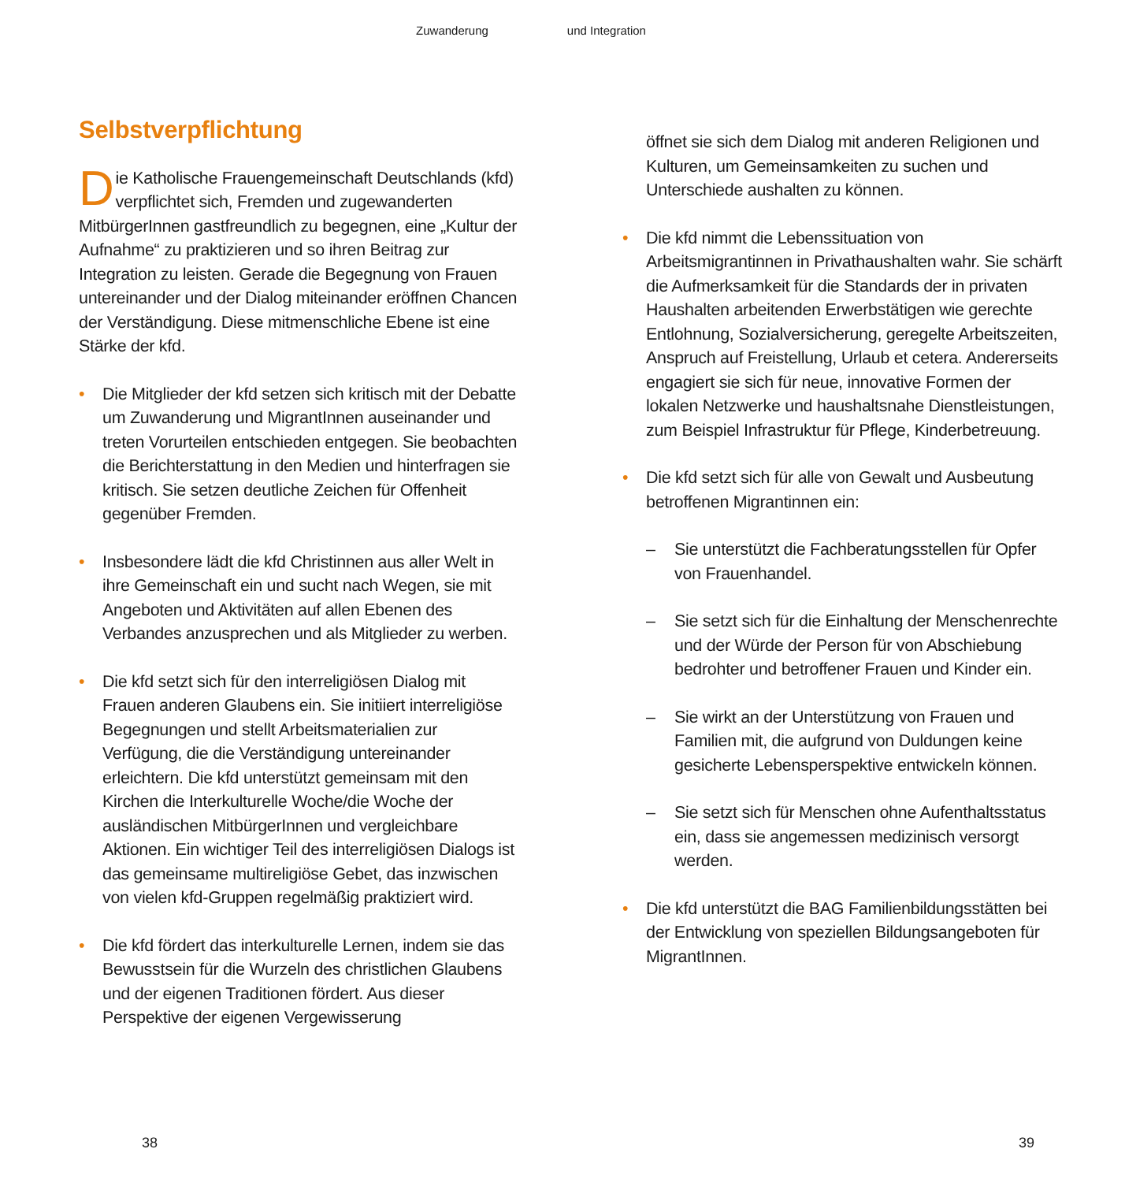Zuwanderung und Integration
Selbstverpflichtung
Die Katholische Frauengemeinschaft Deutschlands (kfd) verpflichtet sich, Fremden und zugewanderten MitbürgerInnen gastfreundlich zu begegnen, eine „Kultur der Aufnahme“ zu praktizieren und so ihren Beitrag zur Integration zu leisten. Gerade die Begegnung von Frauen untereinander und der Dialog miteinander eröffnen Chancen der Verständigung. Diese mitmenschliche Ebene ist eine Stärke der kfd.
• Die Mitglieder der kfd setzen sich kritisch mit der Debatte um Zuwanderung und MigrantInnen auseinander und treten Vorurteilen entschieden entgegen. Sie beobachten die Berichterstattung in den Medien und hinterfragen sie kritisch. Sie setzen deutliche Zeichen für Offenheit gegenüber Fremden.
• Insbesondere lädt die kfd Christinnen aus aller Welt in ihre Gemeinschaft ein und sucht nach Wegen, sie mit Angeboten und Aktivitäten auf allen Ebenen des Verbandes anzusprechen und als Mitglieder zu werben.
• Die kfd setzt sich für den interreligiösen Dialog mit Frauen anderen Glaubens ein. Sie initiiert interreligiöse Begegnungen und stellt Arbeitsmaterialien zur Verfügung, die die Verständigung untereinander erleichtern. Die kfd unterstützt gemeinsam mit den Kirchen die Interkulturelle Woche/die Woche der ausländischen MitbürgerInnen und vergleichbare Aktionen. Ein wichtiger Teil des interreligiösen Dialogs ist das gemeinsame multireligiöse Gebet, das inzwischen von vielen kfd-Gruppen regelmäßig praktiziert wird.
• Die kfd fördert das interkulturelle Lernen, indem sie das Bewusstsein für die Wurzeln des christlichen Glaubens und der eigenen Traditionen fördert. Aus dieser Perspektive der eigenen Vergewisserung
öffnet sie sich dem Dialog mit anderen Religionen und Kulturen, um Gemeinsamkeiten zu suchen und Unterschiede aushalten zu können.
• Die kfd nimmt die Lebenssituation von Arbeitsmigrantinnen in Privathaushalten wahr. Sie schärft die Aufmerksamkeit für die Standards der in privaten Haushalten arbeitenden Erwerbstätigen wie gerechte Entlohnung, Sozialversicherung, geregelte Arbeitszeiten, Anspruch auf Freistellung, Urlaub et cetera. Andererseits engagiert sie sich für neue, innovative Formen der lokalen Netzwerke und haushaltsnahe Dienstleistungen, zum Beispiel Infrastruktur für Pflege, Kinderbetreuung.
• Die kfd setzt sich für alle von Gewalt und Ausbeutung betroffenen Migrantinnen ein:
– Sie unterstützt die Fachberatungsstellen für Opfer von Frauenhandel.
– Sie setzt sich für die Einhaltung der Menschenrechte und der Würde der Person für von Abschiebung bedrohter und betroffener Frauen und Kinder ein.
– Sie wirkt an der Unterstützung von Frauen und Familien mit, die aufgrund von Duldungen keine gesicherte Lebensperspektive entwickeln können.
– Sie setzt sich für Menschen ohne Aufenthaltsstatus ein, dass sie angemessen medizinisch versorgt werden.
• Die kfd unterstützt die BAG Familienbildungsstätten bei der Entwicklung von speziellen Bildungsangeboten für MigrantInnen.
38 39